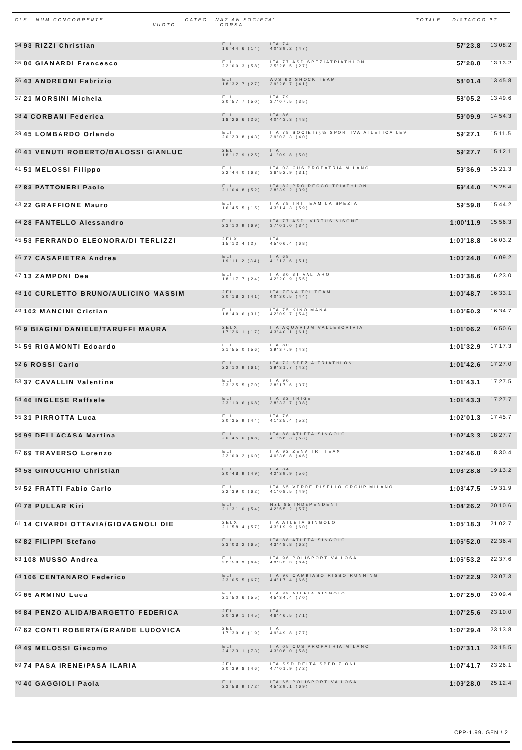CLS NUM CONCORRENTE CATEG. NAZ AN SOCIETA' TOTALE DISTACCO PT
NUOTO CORSA
| 34 | 93 RIZZI Christian | ELI 16'44.6 (14) | ITA 74 40'39.2 (47) | 57'23.8 | 13'08.2 |
| 35 | 80 GIANARDI Francesco | ELI 22'00.3 (58) | ITA 77 ASD SPEZIATRIATHLON 35'28.5 (27) | 57'28.8 | 13'13.2 |
| 36 | 43 ANDREONI Fabrizio | ELI 18'32.7 (27) | AUS 62 SHOCK TEAM 39'28.7 (41) | 58'01.4 | 13'45.8 |
| 37 | 21 MORSINI Michela | ELI 20'57.7 (50) | ITA 79 37'07.5 (35) | 58'05.2 | 13'49.6 |
| 38 | 4 CORBANI Federica | ELI 18'26.6 (26) | ITA 86 40'43.3 (48) | 59'09.9 | 14'54.3 |
| 39 | 45 LOMBARDO Orlando | ELI 20'23.8 (43) | ITA 78 SOCIETï¿½ SPORTIVA ATLETICA LEV 39'03.3 (40) | 59'27.1 | 15'11.5 |
| 40 | 41 VENUTI ROBERTO/BALOSSI GIANLUC | 2EL 18'17.9 (25) | ITA 41'09.8 (50) | 59'27.7 | 15'12.1 |
| 41 | 51 MELOSSI Filippo | ELI 22'44.0 (63) | ITA 03 CUS PROPATRIA MILANO 36'52.9 (31) | 59'36.9 | 15'21.3 |
| 42 | 83 PATTONERI Paolo | ELI 21'04.8 (52) | ITA 82 PRO RECCO TRIATHLON 38'39.2 (39) | 59'44.0 | 15'28.4 |
| 43 | 22 GRAFFIONE Mauro | ELI 16'45.5 (15) | ITA 78 TRI TEAM LA SPEZIA 43'14.3 (59) | 59'59.8 | 15'44.2 |
| 44 | 28 FANTELLO Alessandro | ELI 23'10.9 (69) | ITA 77 ASD. VIRTUS VISONE 37'01.0 (34) | 1:00'11.9 | 15'56.3 |
| 45 | 53 FERRANDO ELEONORA/DI TERLIZZI | 2ELX 15'12.4 (2) | ITA 45'06.4 (68) | 1:00'18.8 | 16'03.2 |
| 46 | 77 CASAPIETRA Andrea | ELI 19'11.2 (34) | ITA 68 41'13.6 (51) | 1:00'24.8 | 16'09.2 |
| 47 | 13 ZAMPONI Dea | ELI 18'17.7 (24) | ITA 80 3T VALTARO 42'20.9 (55) | 1:00'38.6 | 16'23.0 |
| 48 | 10 CURLETTO BRUNO/AULICINO MASSIM | 2EL 20'18.2 (41) | ITA ZENA TRI TEAM 40'30.5 (44) | 1:00'48.7 | 16'33.1 |
| 49 | 102 MANCINI Cristian | ELI 18'40.6 (31) | ITA 75 KINO MANA 42'09.7 (54) | 1:00'50.3 | 16'34.7 |
| 50 | 9 BIAGINI DANIELE/TARUFFI MAURA | 2ELX 17'26.1 (17) | ITA AQUARIUM VALLESCRIVIA 43'40.1 (61) | 1:01'06.2 | 16'50.6 |
| 51 | 59 RIGAMONTI Edoardo | ELI 21'55.0 (56) | ITA 80 39'37.9 (43) | 1:01'32.9 | 17'17.3 |
| 52 | 6 ROSSI Carlo | ELI 22'10.9 (61) | ITA 72 SPEZIA TRIATHLON 39'31.7 (42) | 1:01'42.6 | 17'27.0 |
| 53 | 37 CAVALLIN Valentina | ELI 23'25.5 (70) | ITA 90 38'17.6 (37) | 1:01'43.1 | 17'27.5 |
| 54 | 46 INGLESE Raffaele | ELI 23'10.6 (68) | ITA 82 TRIGE 38'32.7 (38) | 1:01'43.3 | 17'27.7 |
| 55 | 31 PIRROTTA Luca | ELI 20'35.9 (44) | ITA 76 41'25.4 (52) | 1:02'01.3 | 17'45.7 |
| 56 | 99 DELLACASA Martina | ELI 20'45.0 (48) | ITA 88 ATLETA SINGOLO 41'58.3 (53) | 1:02'43.3 | 18'27.7 |
| 57 | 69 TRAVERSO Lorenzo | ELI 22'09.2 (60) | ITA 92 ZENA TRI TEAM 40'36.8 (46) | 1:02'46.0 | 18'30.4 |
| 58 | 58 GINOCCHIO Christian | ELI 20'48.9 (49) | ITA 84 42'39.9 (56) | 1:03'28.8 | 19'13.2 |
| 59 | 52 FRATTI Fabio Carlo | ELI 22'39.0 (62) | ITA 65 VERDE PISELLO GROUP MILANO 41'08.5 (49) | 1:03'47.5 | 19'31.9 |
| 60 | 78 PULLAR Kiri | ELI 21'31.0 (54) | NZL 85 INDEPENDENT 42'55.2 (57) | 1:04'26.2 | 20'10.6 |
| 61 | 14 CIVARDI OTTAVIA/GIOVAGNOLI DIE | 2ELX 21'58.4 (57) | ITA ATLETA SINGOLO 43'19.9 (60) | 1:05'18.3 | 21'02.7 |
| 62 | 82 FILIPPI Stefano | ELI 23'03.2 (65) | ITA 88 ATLETA SINGOLO 43'48.8 (62) | 1:06'52.0 | 22'36.4 |
| 63 | 108 MUSSO Andrea | ELI 22'59.9 (64) | ITA 96 POLISPORTIVA LOSA 43'53.3 (64) | 1:06'53.2 | 22'37.6 |
| 64 | 106 CENTANARO Federico | ELI 23'05.5 (67) | ITA 96 CAMBIASO RISSO RUNNING 44'17.4 (66) | 1:07'22.9 | 23'07.3 |
| 65 | 65 ARMINU Luca | ELI 21'50.6 (55) | ITA 88 ATLETA SINGOLO 45'34.4 (70) | 1:07'25.0 | 23'09.4 |
| 66 | 84 PENZO ALIDA/BARGETTO FEDERICA | 2EL 20'39.1 (45) | ITA 46'46.5 (71) | 1:07'25.6 | 23'10.0 |
| 67 | 62 CONTI ROBERTA/GRANDE LUDOVICA | 2EL 17'39.6 (19) | ITA 49'49.8 (77) | 1:07'29.4 | 23'13.8 |
| 68 | 49 MELOSSI Giacomo | ELI 24'23.1 (73) | ITA 05 CUS PROPATRIA MILANO 43'08.0 (58) | 1:07'31.1 | 23'15.5 |
| 69 | 74 PASA IRENE/PASA ILARIA | 2EL 20'39.8 (46) | ITA SSD DELTA SPEDIZIONI 47'01.9 (72) | 1:07'41.7 | 23'26.1 |
| 70 | 40 GAGGIOLI Paola | ELI 23'58.9 (72) | ITA 65 POLISPORTIVA LOSA 45'29.1 (69) | 1:09'28.0 | 25'12.4 |
CPP-1.99. GEN / 2